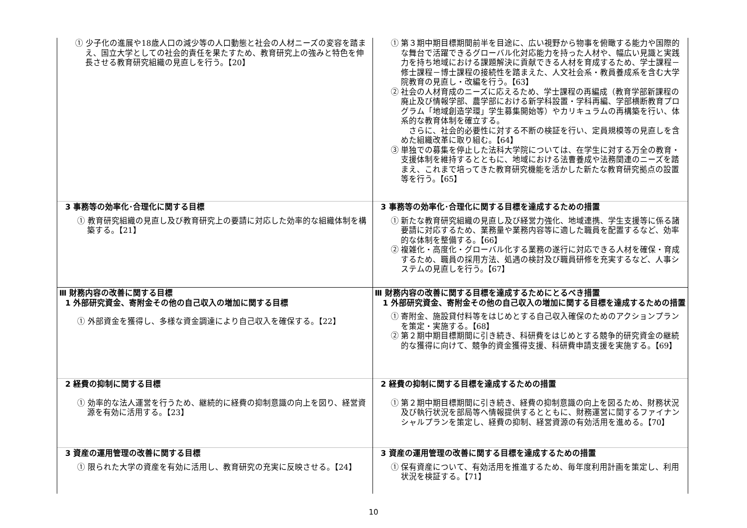| ① 少子化の進展や18歳人口の減少等の人口動態と社会の人材ニーズの変容を踏まえ、国立大学としての社会的責任を果たすため、教育研究上の強みと特色を伸長させる教育研究組織の見直しを行う。【20】 | ① 第３期中期目標期間前半を目途に、広い視野から物事を俯瞰する能力や国際的な舞台で活躍できるグローバル化対応能力を持った人材や、幅広い見識と実践力を持ち地域における課題解決に貢献できる人材を育成するため、学士課程－修士課程－博士課程の接続性を踏まえた、人文社会系・教員養成系を含む大学院教育の見直し・改編を行う。【63】 ② 社会の人材育成のニーズに応えるため、学士課程の再編成（教育学部新課程の廃止及び情報学部、農学部における新学科設置・学科再編、学部横断教育プログラム「地域創造学環」学生募集開始等）やカリキュラムの再構築を行い、体系的な教育体制を確立する。 さらに、社会的必要性に対する不断の検証を行い、定員規模等の見直しを含めた組織改革に取り組む。【64】 ③ 単独での募集を停止した法科大学院については、在学生に対する万全の教育・支援体制を維持するとともに、地域における法曹養成や法務関連のニーズを踏まえ、これまで培ってきた教育研究機能を活かした新たな教育研究拠点の設置等を行う。【65】 |
| 3 事務等の効率化･合理化に関する目標 ① 教育研究組織の見直し及び教育研究上の要請に対応した効率的な組織体制を構築する。【21】 | 3 事務等の効率化･合理化に関する目標を達成するための措置 ① 新たな教育研究組織の見直し及び経営力強化、地域連携、学生支援等に係る諸要請に対応するため、業務量や業務内容等に適した職員を配置するなど、効率的な体制を整備する。【66】 ② 複雑化・高度化・グローバル化する業務の遂行に対応できる人材を確保・育成するため、職員の採用方法、処遇の検討及び職員研修を充実するなど、人事システムの見直しを行う。【67】 |
| Ⅲ 財務内容の改善に関する目標 1 外部研究資金、寄附金その他の自己収入の増加に関する目標 ① 外部資金を獲得し、多様な資金調達により自己収入を確保する。【22】 | Ⅲ 財務内容の改善に関する目標を達成するためにとるべき措置 1 外部研究資金、寄附金その他の自己収入の増加に関する目標を達成するための措置 ① 寄附金、施設貸付料等をはじめとする自己収入確保のためのアクションプランを策定・実施する。【68】 ② 第２期中期目標期間に引き続き、科研費をはじめとする競争的研究資金の継続的な獲得に向けて、競争的資金獲得支援、科研費申請支援を実施する。【69】 |
| 2 経費の抑制に関する目標 ① 効率的な法人運営を行うため、継続的に経費の抑制意識の向上を図り、経営資源を有効に活用する。【23】 | 2 経費の抑制に関する目標を達成するための措置 ① 第２期中期目標期間に引き続き、経費の抑制意識の向上を図るため、財務状況及び執行状況を部局等へ情報提供するとともに、財務運営に関するファイナンシャルプランを策定し、経費の抑制、経営資源の有効活用を進める。【70】 |
| 3 資産の運用管理の改善に関する目標 ① 限られた大学の資産を有効に活用し、教育研究の充実に反映させる。【24】 | 3 資産の運用管理の改善に関する目標を達成するための措置 ① 保有資産について、有効活用を推進するため、毎年度利用計画を策定し、利用状況を検証する。【71】 |
10